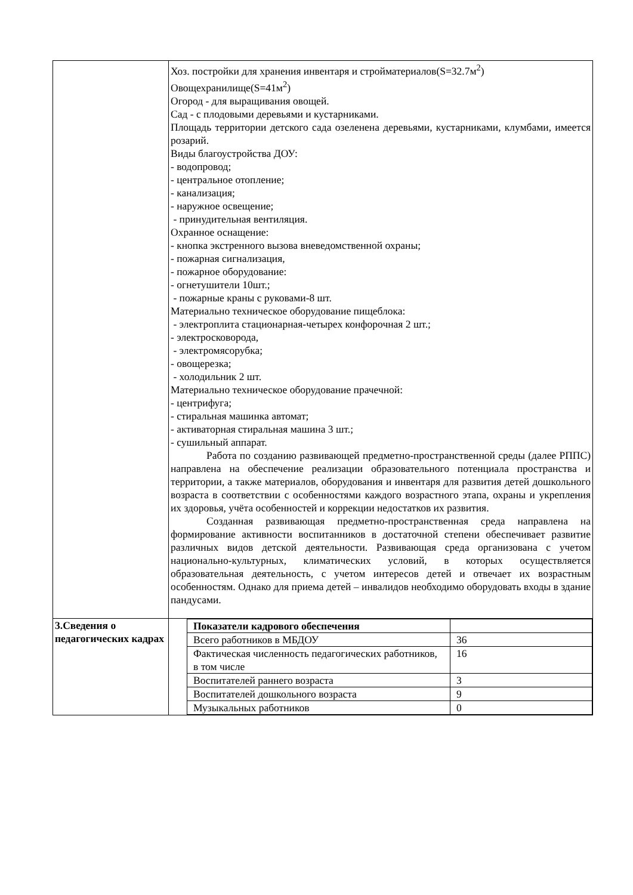| | Хоз. постройки для хранения инвентаря и стройматериалов(S=32.7м<sup>2</sup>) Овощехранилище(S=41м<sup>2</sup>) Огород - для выращивания овощей. Сад - с плодовыми деревьями и кустарниками. Площадь территории детского сада озеленена деревьями, кустарниками, клумбами, имеется розарий. Виды благоустройства ДОУ: - водопровод; - центральное отопление; - канализация; - наружное освещение; - принудительная вентиляция. Охранное оснащение: - кнопка экстренного вызова вневедомственной охраны; - пожарная сигнализация, - пожарное оборудование: - огнетушители 10шт.; - пожарные краны с руковами-8 шт. Материально техническое оборудование пищеблока: - электроплита стационарная-четырех конфорочная 2 шт.; - электросковорода, - электромясорубка; - овощерезка; - холодильник 2 шт. Материально техническое оборудование прачечной: - центрифуга; - стиральная машинка автомат; - активаторная стиральная машина 3 шт.; - сушильный аппарат. Работа по созданию развивающей предметно-пространственной среды (далее РППС) направлена на обеспечение реализации образовательного потенциала пространства и территории, а также материалов, оборудования и инвентаря для развития детей дошкольного возраста в соответствии с особенностями каждого возрастного этапа, охраны и укрепления их здоровья, учёта особенностей и коррекции недостатков их развития. Созданная развивающая предметно-пространственная среда направлена на формирование активности воспитанников в достаточной степени обеспечивает развитие различных видов детской деятельности. Развивающая среда организована с учетом национально-культурных, климатических условий, в которых осуществляется образовательная деятельность, с учетом интересов детей и отвечает их возрастным особенностям. Однако для приема детей – инвалидов необходимо оборудовать входы в здание пандусами. |
| 3.Сведения о педагогических кадрах | / Показатели кадрового обеспечения / / / Всего работников в МБДОУ / 36 / / Фактическая численность педагогических работников, в том числе / 16 / / Воспитателей раннего возраста / 3 / / Воспитателей дошкольного возраста / 9 / / Музыкальных работников / 0 / |